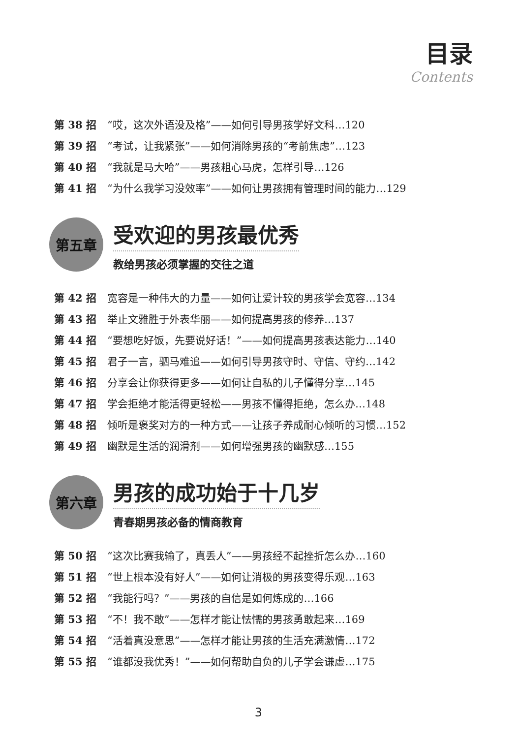目录
Contents
第 38 招 “哎，这次外语没及格”——如何引导男孩学好文科…120
第 39 招 “考试，让我紧张”——如何消除男孩的“考前焦虑”…123
第 40 招 “我就是马大哈”——男孩粗心马虎，怎样引导…126
第 41 招 “为什么我学习没效率”——如何让男孩拥有管理时间的能力…129
第五章
受欢迎的男孩最优秀
教给男孩必须掌握的交往之道
第 42 招 宽容是一种伟大的力量——如何让爱计较的男孩学会宽容…134
第 43 招 举止文雅胜于外表华丽——如何提高男孩的修养…137
第 44 招 “要想吃好饭，先要说好话！”——如何提高男孩表达能力…140
第 45 招 君子一言，驷马难追——如何引导男孩守时、守信、守约…142
第 46 招 分享会让你获得更多——如何让自私的儿子懂得分享…145
第 47 招 学会拒绝才能活得更轻松——男孩不懂得拒绝，怎么办…148
第 48 招 倾听是褒奖对方的一种方式——让孩子养成耐心倾听的习惯…152
第 49 招 幽默是生活的润滑剂——如何增强男孩的幽默感…155
第六章
男孩的成功始于十几岁
青春期男孩必备的情商教育
第 50 招 “这次比赛我输了，真丢人”——男孩经不起挫折怎么办…160
第 51 招 “世上根本没有好人”——如何让消极的男孩变得乐观…163
第 52 招 “我能行吗？”——男孩的自信是如何炼成的…166
第 53 招 “不！我不敢”——怎样才能让怯懦的男孩勇敢起来…169
第 54 招 “活着真没意思”——怎样才能让男孩的生活充满激情…172
第 55 招 “谁都没我优秀！”——如何帮助自负的儿子学会谦虚…175
3